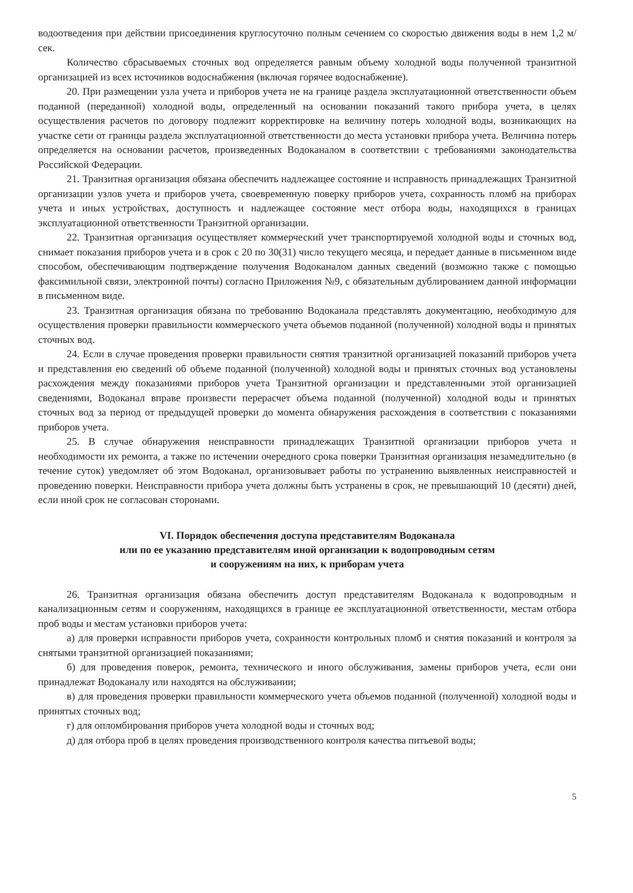водоотведения при действии присоединения круглосуточно полным сечением со скоростью движения воды в нем 1,2 м/сек.
Количество сбрасываемых сточных вод определяется равным объему холодной воды полученной транзитной организацией из всех источников водоснабжения (включая горячее водоснабжение).
20. При размещении узла учета и приборов учета не на границе раздела эксплуатационной ответственности объем поданной (переданной) холодной воды, определенный на основании показаний такого прибора учета, в целях осуществления расчетов по договору подлежит корректировке на величину потерь холодной воды, возникающих на участке сети от границы раздела эксплуатационной ответственности до места установки прибора учета. Величина потерь определяется на основании расчетов, произведенных Водоканалом в соответствии с требованиями законодательства Российской Федерации.
21. Транзитная организация обязана обеспечить надлежащее состояние и исправность принадлежащих Транзитной организации узлов учета и приборов учета, своевременную поверку приборов учета, сохранность пломб на приборах учета и иных устройствах, доступность и надлежащее состояние мест отбора воды, находящихся в границах эксплуатационной ответственности Транзитной организации.
22. Транзитная организация осуществляет коммерческий учет транспортируемой холодной воды и сточных вод, снимает показания приборов учета и в срок с 20 по 30(31) число текущего месяца, и передает данные в письменном виде способом, обеспечивающим подтверждение получения Водоканалом данных сведений (возможно также с помощью факсимильной связи, электронной почты) согласно Приложения №9, с обязательным дублированием данной информации в письменном виде.
23. Транзитная организация обязана по требованию Водоканала представлять документацию, необходимую для осуществления проверки правильности коммерческого учета объемов поданной (полученной) холодной воды и принятых сточных вод.
24. Если в случае проведения проверки правильности снятия транзитной организацией показаний приборов учета и представления ею сведений об объеме поданной (полученной) холодной воды и принятых сточных вод установлены расхождения между показаниями приборов учета Транзитной организации и представленными этой организацией сведениями, Водоканал вправе произвести перерасчет объема поданной (полученной) холодной воды и принятых сточных вод за период от предыдущей проверки до момента обнаружения расхождения в соответствии с показаниями приборов учета.
25. В случае обнаружения неисправности принадлежащих Транзитной организации приборов учета и необходимости их ремонта, а также по истечении очередного срока поверки Транзитная организация незамедлительно (в течение суток) уведомляет об этом Водоканал, организовывает работы по устранению выявленных неисправностей и проведению поверки. Неисправности прибора учета должны быть устранены в срок, не превышающий 10 (десяти) дней, если иной срок не согласован сторонами.
VI. Порядок обеспечения доступа представителям Водоканала
или по ее указанию представителям иной организации к водопроводным сетям
и сооружениям на них, к приборам учета
26. Транзитная организация обязана обеспечить доступ представителям Водоканала к водопроводным и канализационным сетям и сооружениям, находящихся в границе ее эксплуатационной ответственности, местам отбора проб воды и местам установки приборов учета:
а) для проверки исправности приборов учета, сохранности контрольных пломб и снятия показаний и контроля за снятыми транзитной организацией показаниями;
б) для проведения поверок, ремонта, технического и иного обслуживания, замены приборов учета, если они принадлежат Водоканалу или находятся на обслуживании;
в) для проведения проверки правильности коммерческого учета объемов поданной (полученной) холодной воды и принятых сточных вод;
г) для опломбирования приборов учета холодной воды и сточных вод;
д) для отбора проб в целях проведения производственного контроля качества питьевой воды;
5